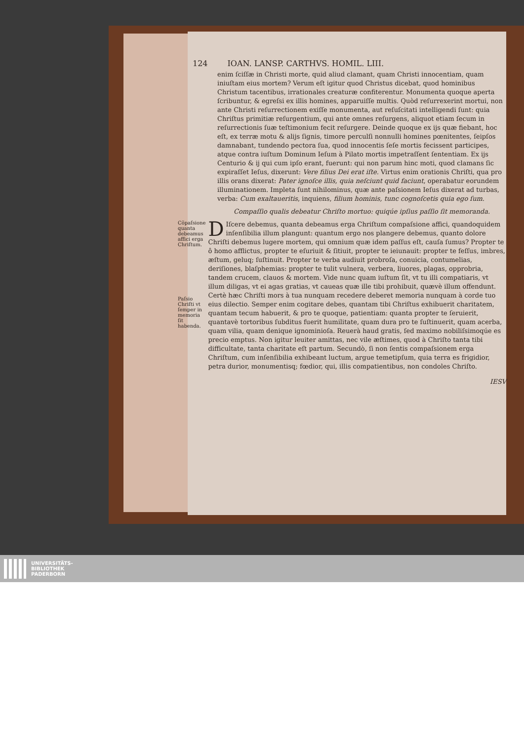124 IOAN. LANSP. CARTHVS. HOMIL. LIII.
enim ſciſſæ in Christi morte, quid aliud clamant, quam Christi innocentiam, quam iniuſtam eius mortem? Verum eſt igitur quod Christus dicebat, quod hominibus Christum tacentibus, irrationales creaturæ confiterentur. Monumenta quoque aperta ſcribuntur, & egreſsi ex illis homines, apparuiſſe multis. Quòd reſurrexerint mortui, non ante Christi reſurrectionem exiſſe monumenta, aut reſuſcitati intelligendi ſunt: quia Chriſtus primitiæ reſurgentium, qui ante omnes reſurgens, aliquot etiam ſecum in reſurrectionis ſuæ teſtimonium fecit reſurgere. Deinde quoque ex ijs quæ fiebant, hoc eſt, ex terræ motu & alijs ſignis, timore perculſi nonnulli homines pœnitentes, ſeipſos damnabant, tundendo pectora ſua, quod innocentis ſeſe mortis fecissent participes, atque contra iuſtum Dominum Ieſum à Pilato mortis impetraſſent ſententiam. Ex ijs Centurio & ij qui cum ipſo erant, fuerunt: qui non parum hinc moti, quod clamans ſic expiraſſet Ieſus, dixerunt: Vere filius Dei erat iſte. Virtus enim orationis Chriſti, qua pro illis orans dixerat: Pater ignoſce illis, quia neſciunt quid faciunt, operabatur eorundem illuminationem. Impleta ſunt nihilominus, quæ ante paſsionem Ieſus dixerat ad turbas, verba: Cum exaltaueritis, inquiens, filium hominis, tunc cognoſcetis quia ego ſum.
Compaſſio qualis debeatur Chriſto mortuo: quiqúe ipſius paſſio ſit memoranda.
Cõpaſsione quanta debeamus affici erga Chriſtum.
Paſsio Chriſti vt ſemper in memoria ſit habenda.
DIſcere debemus, quanta debeamus erga Chriſtum compaſsione affici, quandoquidem inſenſibilia illum plangunt: quantum ergo nos plangere debemus, quanto dolore Chriſti debemus lugere mortem, qui omnium quæ idem paſſus eſt, cauſa ſumus? Propter te ô homo afflictus, propter te eſuriuit & ſitiuit, propter te ieiunauit: propter te feſſus, imbres, æſtum, geluq; ſuſtinuit. Propter te verba audiuit probroſa, conuicia, contumelias, deriſiones, blaſphemias: propter te tulit vulnera, verbera, liuores, plagas, opprobria, tandem crucem, clauos & mortem. Vide nunc quam iuſtum ſit, vt tu illi compatiaris, vt illum diligas, vt ei agas gratias, vt caueas quæ ille tibi prohibuit, quævè illum offendunt. Certè hæc Chriſti mors à tua nunquam recedere deberet memoria nunquam à corde tuo eius dilectio. Semper enim cogitare debes, quantam tibi Chriſtus exhibuerit charitatem, quantam tecum habuerit, & pro te quoque, patientiam: quanta propter te ſeruierit, quantavè tortoribus ſubditus fuerit humilitate, quam dura pro te ſuſtinuerit, quam acerba, quam vilia, quam denique ignominioſa. Reuerà haud gratis, ſed maximo nobiliſsimoqúe es precio emptus. Non igitur leuiter amittas, nec vile æſtimes, quod à Chriſto tanta tibi difficultate, tanta charitate eſt partum. Secundò, ſi non ſentis compaſsionem erga Chriſtum, cum inſenſibilia exhibeant luctum, argue temetipſum, quia terra es frigidior, petra durior, monumentisq; fœdior, qui, illis compatientibus, non condoles Chriſto.
IESV
UNIVERSITÄTS-
BIBLIOTHEK
PADERBORN